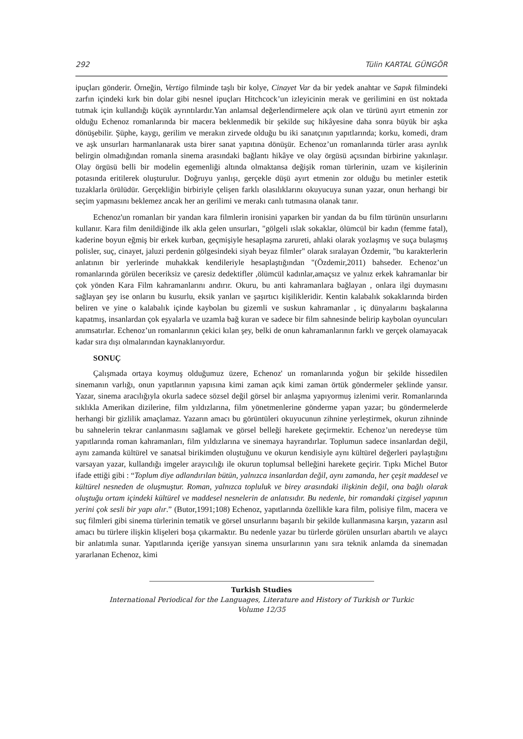292 Tülin KARTAL GÜNGÖR
ipuçları gönderir. Örneğin, Vertigo filminde taşlı bir kolye, Cinayet Var da bir yedek anahtar ve Sapık filmindeki zarfın içindeki kırk bin dolar gibi nesnel ipuçları Hitchcock’un izleyicinin merak ve gerilimini en üst noktada tutmak için kullandığı küçük ayrıntılardır.Yan anlamsal değerlendirmelere açık olan ve türünü ayırt etmenin zor olduğu Echenoz romanlarında bir macera beklenmedik bir şekilde suç hikâyesine daha sonra büyük bir aşka dönüşebilir. Şüphe, kaygı, gerilim ve merakın zirvede olduğu bu iki sanatçının yapıtlarında; korku, komedi, dram ve aşk unsurları harmanlanarak usta birer sanat yapıtına dönüşür. Echenoz’un romanlarında türler arası ayrılık belirgin olmadığından romanla sinema arasındaki bağlantı hikâye ve olay örgüsü açısından birbirine yakınlaşır. Olay örgüsü belli bir modelin egemenliği altında olmaktansa değişik roman türlerinin, uzam ve kişilerinin potasında eritilerek oluşturulur. Doğruyu yanlışı, gerçekle düşü ayırt etmenin zor olduğu bu metinler estetik tuzaklarla örülüdür. Gerçekliğin birbiriyle çelişen farklı olasılıklarını okuyucuya sunan yazar, onun herhangi bir seçim yapmasını beklemez ancak her an gerilimi ve merakı canlı tutmasına olanak tanır.
Echenoz'un romanları bir yandan kara filmlerin ironisini yaparken bir yandan da bu film türünün unsurlarını kullanır. Kara film denildiğinde ilk akla gelen unsurları, "gölgeli ıslak sokaklar, ölümcül bir kadın (femme fatal), kaderine boyun eğmiş bir erkek kurban, geçmişiyle hesaplaşma zarureti, ahlaki olarak yozlaşmış ve suça bulaşmış polisler, suç, cinayet, jaluzi perdenin gölgesindeki siyah beyaz filmler" olarak sıralayan Özdemir, "bu karakterlerin anlatının bir yerlerinde muhakkak kendileriyle hesaplaştığından "(Özdemir,2011) bahseder. Echenoz’un romanlarında görülen beceriksiz ve çaresiz dedektifler ,ölümcül kadınlar,amaçsız ve yalnız erkek kahramanlar bir çok yönden Kara Film kahramanlarını andırır. Okuru, bu anti kahramanlara bağlayan , onlara ilgi duymasını sağlayan şey ise onların bu kusurlu, eksik yanları ve şaşırtıcı kişilikleridir. Kentin kalabalık sokaklarında birden beliren ve yine o kalabalık içinde kaybolan bu gizemli ve suskun kahramanlar , iç dünyalarını başkalarına kapatmış, insanlardan çok eşyalarla ve uzamla bağ kuran ve sadece bir film sahnesinde belirip kaybolan oyuncuları anımsatırlar. Echenoz’un romanlarının çekici kılan şey, belki de onun kahramanlarının farklı ve gerçek olamayacak kadar sıra dışı olmalarından kaynaklanıyordur.
SONUÇ
Çalışmada ortaya koymuş olduğumuz üzere, Echenoz' un romanlarında yoğun bir şekilde hissedilen sinemanın varlığı, onun yapıtlarının yapısına kimi zaman açık kimi zaman örtük göndermeler şeklinde yansır. Yazar, sinema aracılığıyla okurla sadece sözsel değil görsel bir anlaşma yapıyormuş izlenimi verir. Romanlarında sıklıkla Amerikan dizilerine, film yıldızlarına, film yönetmenlerine gönderme yapan yazar; bu göndermelerde herhangi bir gizlilik amaçlamaz. Yazarın amacı bu görüntüleri okuyucunun zihnine yerleştirmek, okurun zihninde bu sahnelerin tekrar canlanmasını sağlamak ve görsel belleği harekete geçirmektir. Echenoz’un neredeyse tüm yapıtlarında roman kahramanları, film yıldızlarına ve sinemaya hayrandırlar. Toplumun sadece insanlardan değil, aynı zamanda kültürel ve sanatsal birikimden oluştuğunu ve okurun kendisiyle aynı kültürel değerleri paylaştığını varsayan yazar, kullandığı imgeler arayıcılığı ile okurun toplumsal belleğini harekete geçirir. Tıpkı Michel Butor ifade ettiği gibi : “Toplum diye adlandırılan bütün, yalnızca insanlardan değil, aynı zamanda, her çeşit maddesel ve kültürel nesneden de oluşmuştur. Roman, yalnızca topluluk ve birey arasındaki ilişkinin değil, ona bağlı olarak oluştuğu ortam içindeki kültürel ve maddesel nesnelerin de anlatısıdır. Bu nedenle, bir romandaki çizgisel yapının yerini çok sesli bir yapı alır.” (Butor,1991;108) Echenoz, yapıtlarında özellikle kara film, polisiye film, macera ve suç filmleri gibi sinema türlerinin tematik ve görsel unsurlarını başarılı bir şekilde kullanmasına karşın, yazarın asıl amacı bu türlere ilişkin klişeleri boşa çıkarmaktır. Bu nedenle yazar bu türlerde görülen unsurları abartılı ve alaycı bir anlatımla sunar. Yapıtlarında içeriğe yansıyan sinema unsurlarının yanı sıra teknik anlamda da sinemadan yararlanan Echenoz, kimi
Turkish Studies
International Periodical for the Languages, Literature and History of Turkish or Turkic
Volume 12/35